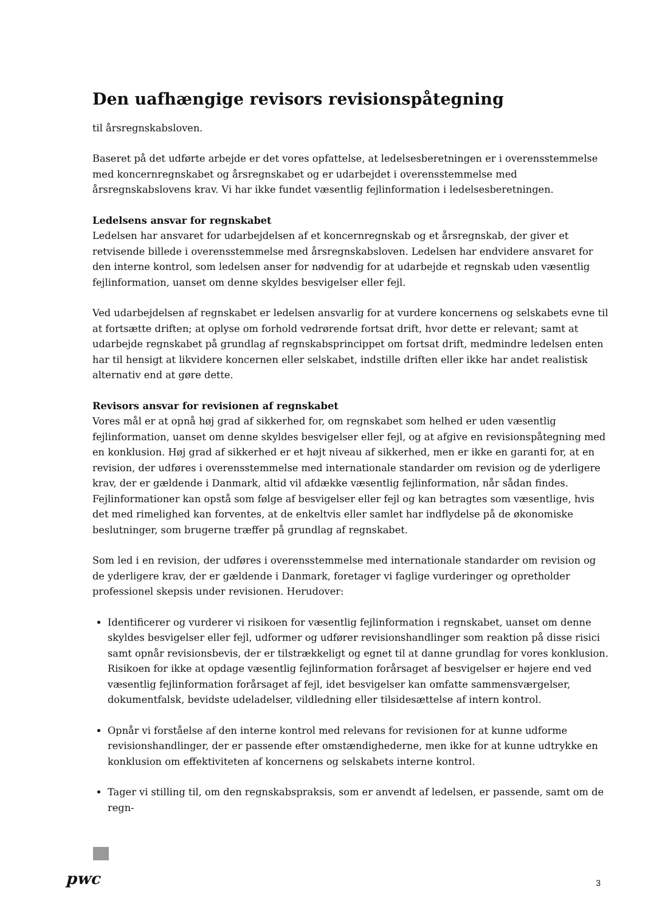Den uafhængige revisors revisionspåtegning
til årsregnskabsloven.
Baseret på det udførte arbejde er det vores opfattelse, at ledelsesberetningen er i overensstemmelse med koncernregnskabet og årsregnskabet og er udarbejdet i overensstemmelse med årsregnskabslovens krav. Vi har ikke fundet væsentlig fejlinformation i ledelsesberetningen.
Ledelsens ansvar for regnskabet
Ledelsen har ansvaret for udarbejdelsen af et koncernregnskab og et årsregnskab, der giver et retvisende billede i overensstemmelse med årsregnskabsloven. Ledelsen har endvidere ansvaret for den interne kontrol, som ledelsen anser for nødvendig for at udarbejde et regnskab uden væsentlig fejlinformation, uanset om denne skyldes besvigelser eller fejl.
Ved udarbejdelsen af regnskabet er ledelsen ansvarlig for at vurdere koncernens og selskabets evne til at fortsætte driften; at oplyse om forhold vedrørende fortsat drift, hvor dette er relevant; samt at udarbejde regnskabet på grundlag af regnskabsprincippet om fortsat drift, medmindre ledelsen enten har til hensigt at likvidere koncernen eller selskabet, indstille driften eller ikke har andet realistisk alternativ end at gøre dette.
Revisors ansvar for revisionen af regnskabet
Vores mål er at opnå høj grad af sikkerhed for, om regnskabet som helhed er uden væsentlig fejlinformation, uanset om denne skyldes besvigelser eller fejl, og at afgive en revisionspåtegning med en konklusion. Høj grad af sikkerhed er et højt niveau af sikkerhed, men er ikke en garanti for, at en revision, der udføres i overensstemmelse med internationale standarder om revision og de yderligere krav, der er gældende i Danmark, altid vil afdække væsentlig fejlinformation, når sådan findes. Fejlinformationer kan opstå som følge af besvigelser eller fejl og kan betragtes som væsentlige, hvis det med rimelighed kan forventes, at de enkeltvis eller samlet har indflydelse på de økonomiske beslutninger, som brugerne træffer på grundlag af regnskabet.
Som led i en revision, der udføres i overensstemmelse med internationale standarder om revision og de yderligere krav, der er gældende i Danmark, foretager vi faglige vurderinger og opretholder professionel skepsis under revisionen. Herudover:
Identificerer og vurderer vi risikoen for væsentlig fejlinformation i regnskabet, uanset om denne skyldes besvigelser eller fejl, udformer og udfører revisionshandlinger som reaktion på disse risici samt opnår revisionsbevis, der er tilstrækkeligt og egnet til at danne grundlag for vores konklusion. Risikoen for ikke at opdage væsentlig fejlinformation forårsaget af besvigelser er højere end ved væsentlig fejlinformation forårsaget af fejl, idet besvigelser kan omfatte sammensværgelser, dokumentfalsk, bevidste udeladelser, vildledning eller tilsidesættelse af intern kontrol.
Opnår vi forståelse af den interne kontrol med relevans for revisionen for at kunne udforme revisionshandlinger, der er passende efter omstændighederne, men ikke for at kunne udtrykke en konklusion om effektiviteten af koncernens og selskabets interne kontrol.
Tager vi stilling til, om den regnskabspraksis, som er anvendt af ledelsen, er passende, samt om de regn-
pwc 3